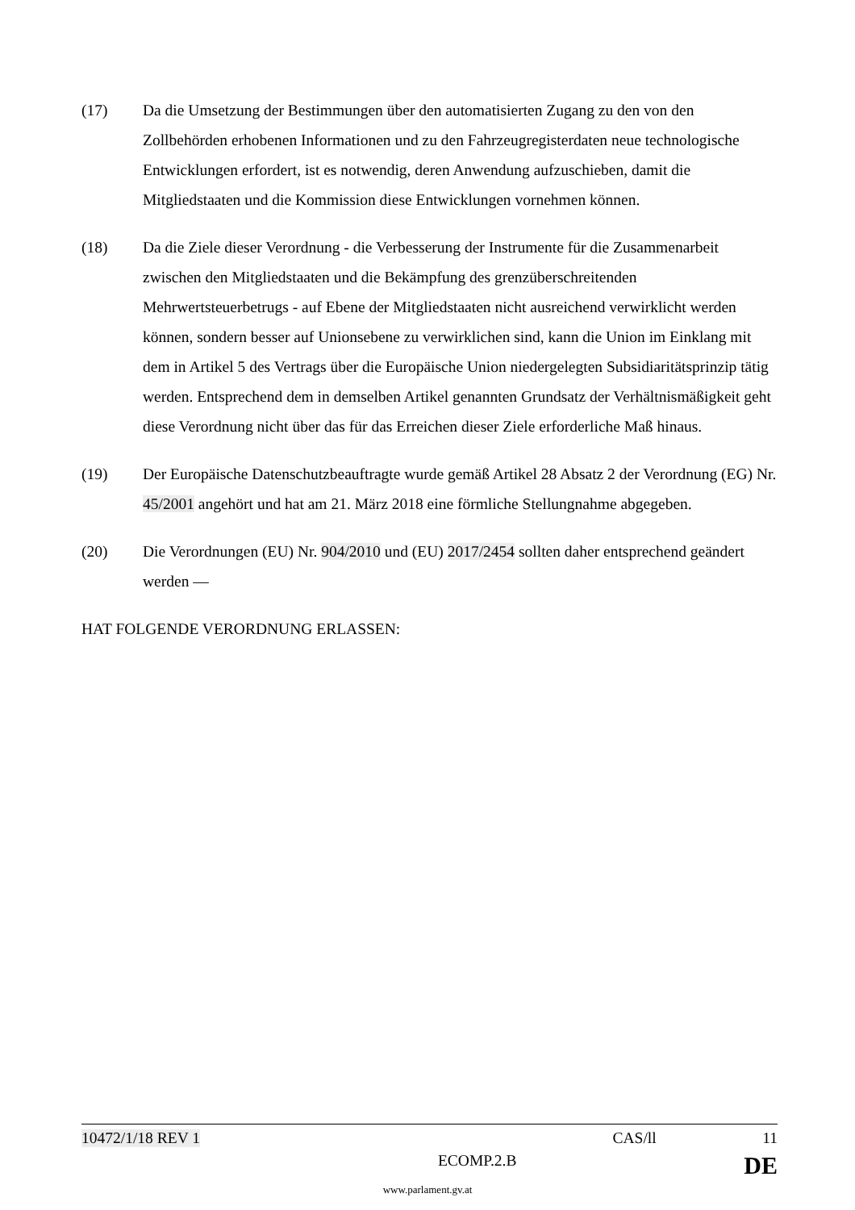(17) Da die Umsetzung der Bestimmungen über den automatisierten Zugang zu den von den Zollbehörden erhobenen Informationen und zu den Fahrzeugregisterdaten neue technologische Entwicklungen erfordert, ist es notwendig, deren Anwendung aufzuschieben, damit die Mitgliedstaaten und die Kommission diese Entwicklungen vornehmen können.
(18) Da die Ziele dieser Verordnung - die Verbesserung der Instrumente für die Zusammenarbeit zwischen den Mitgliedstaaten und die Bekämpfung des grenzüberschreitenden Mehrwertsteuerbetrugs - auf Ebene der Mitgliedstaaten nicht ausreichend verwirklicht werden können, sondern besser auf Unionsebene zu verwirklichen sind, kann die Union im Einklang mit dem in Artikel 5 des Vertrags über die Europäische Union niedergelegten Subsidiaritätsprinzip tätig werden. Entsprechend dem in demselben Artikel genannten Grundsatz der Verhältnismäßigkeit geht diese Verordnung nicht über das für das Erreichen dieser Ziele erforderliche Maß hinaus.
(19) Der Europäische Datenschutzbeauftragte wurde gemäß Artikel 28 Absatz 2 der Verordnung (EG) Nr. 45/2001 angehört und hat am 21. März 2018 eine förmliche Stellungnahme abgegeben.
(20) Die Verordnungen (EU) Nr. 904/2010 und (EU) 2017/2454 sollten daher entsprechend geändert werden —
HAT FOLGENDE VERORDNUNG ERLASSEN:
10472/1/18 REV 1 CAS/ll 11
ECOMP.2.B DE
www.parlament.gv.at